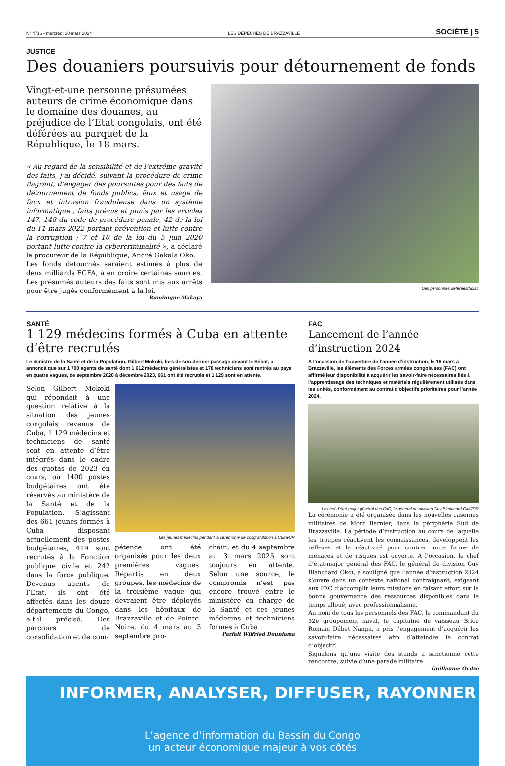N° 4716 - mercredi 20 mars 2024 LES DÉPÊCHES DE BRAZZAVILLE SOCIÉTÉ | 5
JUSTICE
Des douaniers poursuivis pour détournement de fonds
Vingt-et-une personne présumées auteurs de crime économique dans le domaine des douanes, au préjudice de l’Etat congolais, ont été déférées au parquet de la République, le 18 mars.
« Au regard de la sensibilité et de l’extrême gravité des faits, j’ai décidé, suivant la procédure de crime flagrant, d’engager des poursuites pour des faits de détournement de fonds publics, faux et usage de faux et intrusion frauduleuse dans un système informatique , faits prévus et punis par les articles 147, 148 du code de procédure pénale, 42 de la loi du 11 mars 2022 portant prévention et lutte contre la corruption ; 7 et 10 de la loi du 5 juin 2020 portant lutte contre la cybercriminalité », a déclaré le procureur de la République, André Gakala Oko.
Les fonds détournés seraient estimés à plus de deux milliards FCFA, à en croire certaines sources. Les présumés auteurs des faits sont mis aux arrêts pour être jugés conformément à la loi.
Rominique Makaya
Des personnes déférées/Adiac
SANTÉ
1 129 médecins formés à Cuba en attente d’être recrutés
Le ministre de la Santé et de la Population, Gilbert Mokoki, lors de son dernier passage devant le Sénat, a annoncé que sur 1 790 agents de santé dont 1 612 médecins généralistes et 178 techniciens sont rentrés au pays en quatre vagues, de septembre 2020 à décembre 2023, 661 ont été recrutés et 1 129 sont en attente.
Selon Gilbert Mokoki qui répondait à une question relative à la situation des jeunes congolais revenus de Cuba, 1 129 médecins et techniciens de santé sont en attente d’être intégrés dans le cadre des quotas de 2023 en cours, où 1400 postes budgétaires ont été réservés au ministère de la Santé et de la Population. S’agissant des 661 jeunes formés à Cuba disposant actuellement des postes budgétaires, 419 sont recrutés à la Fonction publique civile et 242 dans la force publique. Devenus agents de l’Etat, ils ont été affectés dans les douze départements du Congo, a-t-il précisé. Des parcours de consolidation et de com-
Les jeunes médecins pendant la cérémonie de congratulation à Cuba/DR
pétence ont été organisés pour les deux premières vagues. Répartis en deux groupes, les médecins de la troisième vague qui devraient être déployés dans les hôpitaux de Brazzaville et de Pointe-Noire, du 4 mars au 3 septembre pro-
chain, et du 4 septembre au 3 mars 2025 sont toujours en attente. Selon une source, le compromis n’est pas encore trouvé entre le ministère en charge de la Santé et ces jeunes médecins et techniciens formés à Cuba.
Parfait Wilfried Douniama
FAC
Lancement de l’année d’instruction 2024
A l’occasion de l’ouverture de l’année d’instruction, le 16 mars à Brazzaville, les éléments des Forces armées congolaises (FAC) ont affirmé leur disponibilité à acquérir les savoir-faire nécessaires liés à l’apprentissage des techniques et matériels régulièrement utilisés dans les unités, conformément au contrat d’objectifs prioritaires pour l’année 2024.
Le chef d’état-major général des FAC, le général de division Guy Blanchard Okoï/DR
La cérémonie a été organisée dans les nouvelles casernes militaires de Mont Barnier, dans la périphérie Sud de Brazzaville. La période d’instruction au cours de laquelle les troupes réactivent les connaissances, développent les réflexes et la réactivité pour contrer toute forme de menaces et de risques est ouverte. A l’occasion, le chef d’état-major général des FAC, le général de division Guy Blanchard Okoï, a souligné que l’année d’instruction 2024 s’ouvre dans un contexte national contraignant, exigeant aux FAC d’accomplir leurs missions en faisant effort sur la bonne gouvernance des ressources disponibles dans le temps alloué, avec professionnalisme.
Au nom de tous les personnels des FAC, le commandant du 32e groupement naval, le capitaine de vaisseau Brice Romain Débet Nanga, a pris l’engagement d’acquérir les savoir-faire nécessaires afin d’atteindre le contrat d’objectif.
Signalons qu’une visite des stands a sanctionné cette rencontre, suivie d’une parade militaire.
Guillaume Ondze
INFORMER, ANALYSER, DIFFUSER, RAYONNER
L’agence d’information du Bassin du Congo
un acteur économique majeur à vos côtés